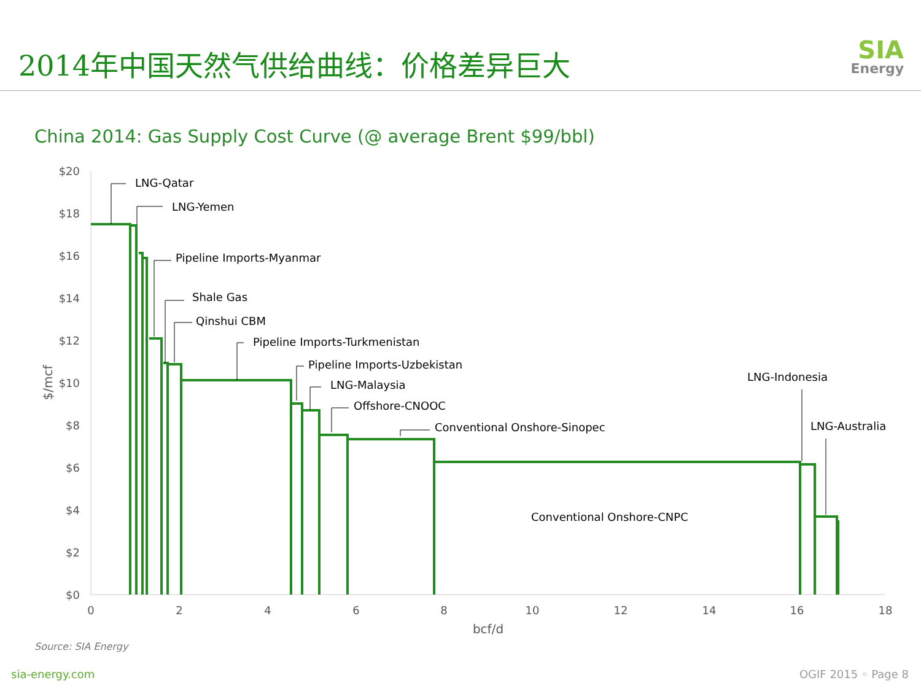2014年中国天然气供给曲线：价格差异巨大
SIA
Energy
China 2014: Gas Supply Cost Curve (@ average Brent $99/bbl)
$20
$18
$16
$14
$12
$10
$8
$6
$4
$2
$0
0
2
4
6
8
10
12
14
16
18
bcf/d
$/mcf
LNG-Qatar
LNG-Yemen
Pipeline Imports-Myanmar
Shale Gas
Qinshui CBM
Pipeline Imports-Turkmenistan
Pipeline Imports-Uzbekistan
LNG-Malaysia
Offshore-CNOOC
Conventional Onshore-Sinopec
LNG-Indonesia
LNG-Australia
Conventional Onshore-CNPC
Source: SIA Energy
sia-energy.com OGIF 2015 ◦ Page 8